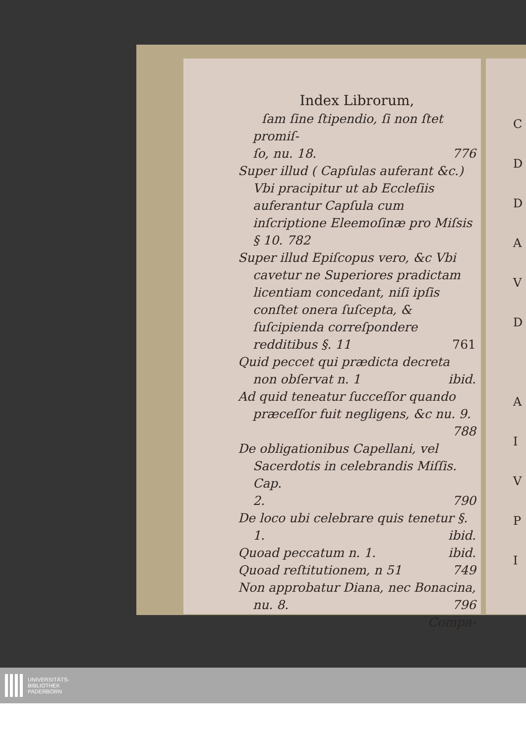Index Librorum,
ſam ſine ſtipendio, ſi non ſtet promiſ-
ſo, nu. 18. 776
Super illud ( Capſulas auferant &c.) Vbi pracipitur ut ab Eccleſiis auferantur Capſula cum inſcriptione Eleemoſinæ pro Miſsis § 10. 782
Super illud Epiſcopus vero, &c Vbi cavetur ne Superiores pradictam licentiam concedant, niſi ipſis conſtet onera ſuſcepta, & ſuſcipienda correſpondere redditibus §. 11 761
Quid peccet qui prædicta decreta non obſervat n. 1 ibid.
Ad quid teneatur ſucceſſor quando præceſſor fuit negligens, &c nu. 9.
788
De obligationibus Capellani, vel Sacerdotis in celebrandis Miſſis. Cap.
2. 790
De loco ubi celebrare quis tenetur §.
1. ibid.
Quoad peccatum n. 1. ibid.
Quoad reſtitutionem, n 51 749
Non approbatur Diana, nec Bonacina,
nu. 8. 796
Compa-
C
D
D
A
V
D
A
I
V
P
I
UNIVERSITÄTS-
BIBLIOTHEK
PADERBORN